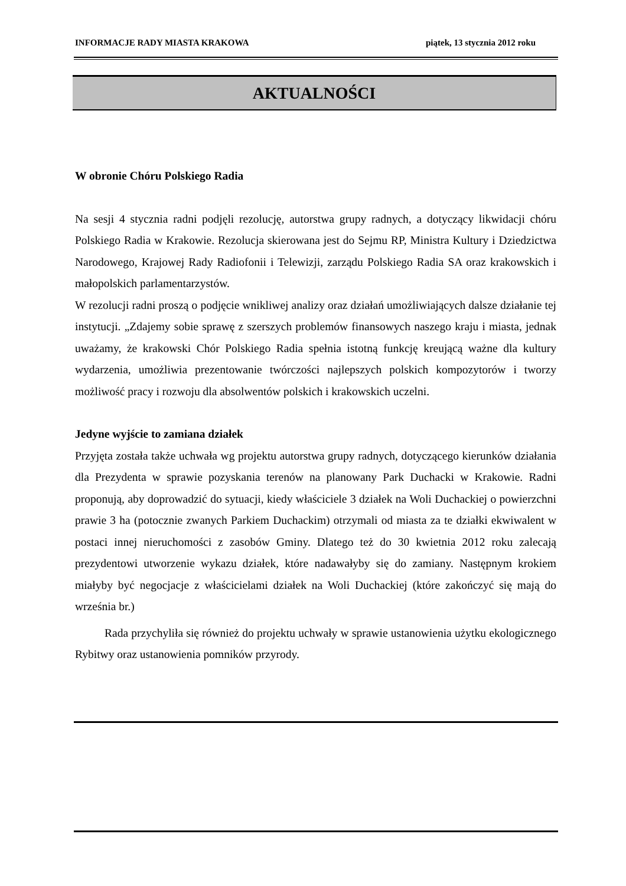INFORMACJE RADY MIASTA KRAKOWA piątek, 13 stycznia 2012 roku
AKTUALNOŚCI
W obronie Chóru Polskiego Radia
Na sesji 4 stycznia radni podjęli rezolucję, autorstwa grupy radnych, a dotyczący likwidacji chóru Polskiego Radia w Krakowie. Rezolucja skierowana jest do Sejmu RP, Ministra Kultury i Dziedzictwa Narodowego, Krajowej Rady Radiofonii i Telewizji, zarządu Polskiego Radia SA oraz krakowskich i małopolskich parlamentarzystów.
W rezolucji radni proszą o podjęcie wnikliwej analizy oraz działań umożliwiających dalsze działanie tej instytucji. „Zdajemy sobie sprawę z szerszych problemów finansowych naszego kraju i miasta, jednak uważamy, że krakowski Chór Polskiego Radia spełnia istotną funkcję kreującą ważne dla kultury wydarzenia, umożliwia prezentowanie twórczości najlepszych polskich kompozytorów i tworzy możliwość pracy i rozwoju dla absolwentów polskich i krakowskich uczelni.
Jedyne wyjście to zamiana działek
Przyjęta została także uchwała wg projektu autorstwa grupy radnych, dotyczącego kierunków działania dla Prezydenta w sprawie pozyskania terenów na planowany Park Duchacki w Krakowie. Radni proponują, aby doprowadzić do sytuacji, kiedy właściciele 3 działek na Woli Duchackiej o powierzchni prawie 3 ha (potocznie zwanych Parkiem Duchackim) otrzymali od miasta za te działki ekwiwalent w postaci innej nieruchomości z zasobów Gminy. Dlatego też do 30 kwietnia 2012 roku zalecają prezydentowi utworzenie wykazu działek, które nadawałyby się do zamiany. Następnym krokiem miałyby być negocjacje z właścicielami działek na Woli Duchackiej (które zakończyć się mają do września br.)
Rada przychyliła się również do projektu uchwały w sprawie ustanowienia użytku ekologicznego Rybitwy oraz ustanowienia pomników przyrody.